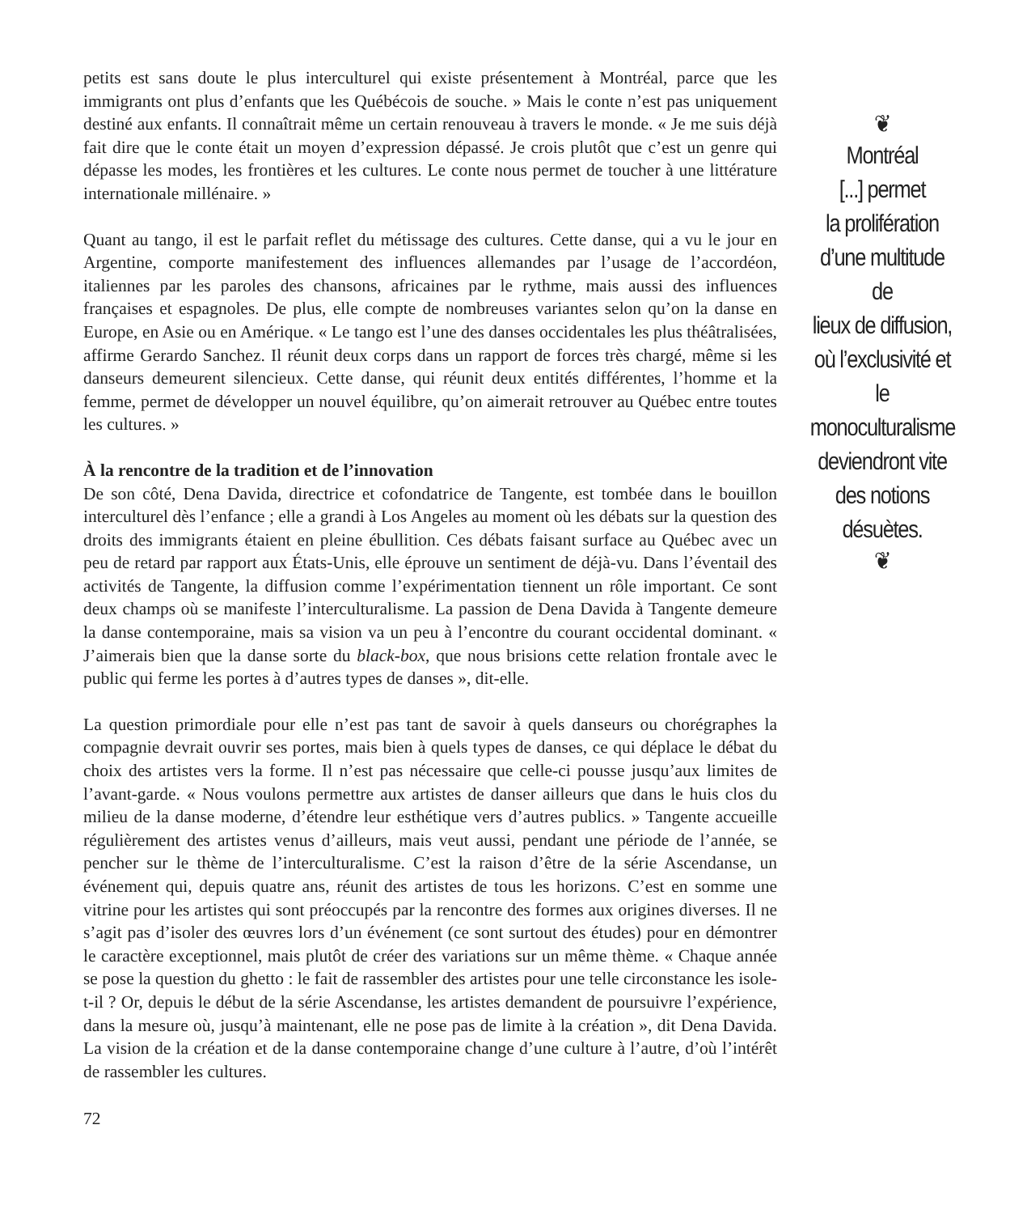petits est sans doute le plus interculturel qui existe présentement à Montréal, parce que les immigrants ont plus d’enfants que les Québécois de souche. » Mais le conte n’est pas uniquement destiné aux enfants. Il connaîtrait même un certain renouveau à travers le monde. « Je me suis déjà fait dire que le conte était un moyen d’expression dépassé. Je crois plutôt que c’est un genre qui dépasse les modes, les frontières et les cultures. Le conte nous permet de toucher à une littérature internationale millénaire. »
Quant au tango, il est le parfait reflet du métissage des cultures. Cette danse, qui a vu le jour en Argentine, comporte manifestement des influences allemandes par l’usage de l’accordéon, italiennes par les paroles des chansons, africaines par le rythme, mais aussi des influences françaises et espagnoles. De plus, elle compte de nombreuses variantes selon qu’on la danse en Europe, en Asie ou en Amérique. « Le tango est l’une des danses occidentales les plus théâtralisées, affirme Gerardo Sanchez. Il réunit deux corps dans un rapport de forces très chargé, même si les danseurs demeurent silencieux. Cette danse, qui réunit deux entités différentes, l’homme et la femme, permet de développer un nouvel équilibre, qu’on aimerait retrouver au Québec entre toutes les cultures. »
À la rencontre de la tradition et de l’innovation
De son côté, Dena Davida, directrice et cofondatrice de Tangente, est tombée dans le bouillon interculturel dès l’enfance ; elle a grandi à Los Angeles au moment où les débats sur la question des droits des immigrants étaient en pleine ébullition. Ces débats faisant surface au Québec avec un peu de retard par rapport aux États-Unis, elle éprouve un sentiment de déjà-vu. Dans l’éventail des activités de Tangente, la diffusion comme l’expérimentation tiennent un rôle important. Ce sont deux champs où se manifeste l’interculturalisme. La passion de Dena Davida à Tangente demeure la danse contemporaine, mais sa vision va un peu à l’encontre du courant occidental dominant. « J’aimerais bien que la danse sorte du black-box, que nous brisions cette relation frontale avec le public qui ferme les portes à d’autres types de danses », dit-elle.
La question primordiale pour elle n’est pas tant de savoir à quels danseurs ou chorégraphes la compagnie devrait ouvrir ses portes, mais bien à quels types de danses, ce qui déplace le débat du choix des artistes vers la forme. Il n’est pas nécessaire que celle-ci pousse jusqu’aux limites de l’avant-garde. « Nous voulons permettre aux artistes de danser ailleurs que dans le huis clos du milieu de la danse moderne, d’étendre leur esthétique vers d’autres publics. » Tangente accueille régulièrement des artistes venus d’ailleurs, mais veut aussi, pendant une période de l’année, se pencher sur le thème de l’interculturalisme. C’est la raison d’être de la série Ascendanse, un événement qui, depuis quatre ans, réunit des artistes de tous les horizons. C’est en somme une vitrine pour les artistes qui sont préoccupés par la rencontre des formes aux origines diverses. Il ne s’agit pas d’isoler des œuvres lors d’un événement (ce sont surtout des études) pour en démontrer le caractère exceptionnel, mais plutôt de créer des variations sur un même thème. « Chaque année se pose la question du ghetto : le fait de rassembler des artistes pour une telle circonstance les isole-t-il ? Or, depuis le début de la série Ascendanse, les artistes demandent de poursuivre l’expérience, dans la mesure où, jusqu’à maintenant, elle ne pose pas de limite à la création », dit Dena Davida. La vision de la création et de la danse contemporaine change d’une culture à l’autre, d’où l’intérêt de rassembler les cultures.
72
❦
Montréal
[...] permet
la prolifération
d’une multitude de
lieux de diffusion,
où l’exclusivité et le
monoculturalisme
deviendront vite
des notions
désuètes.
❦